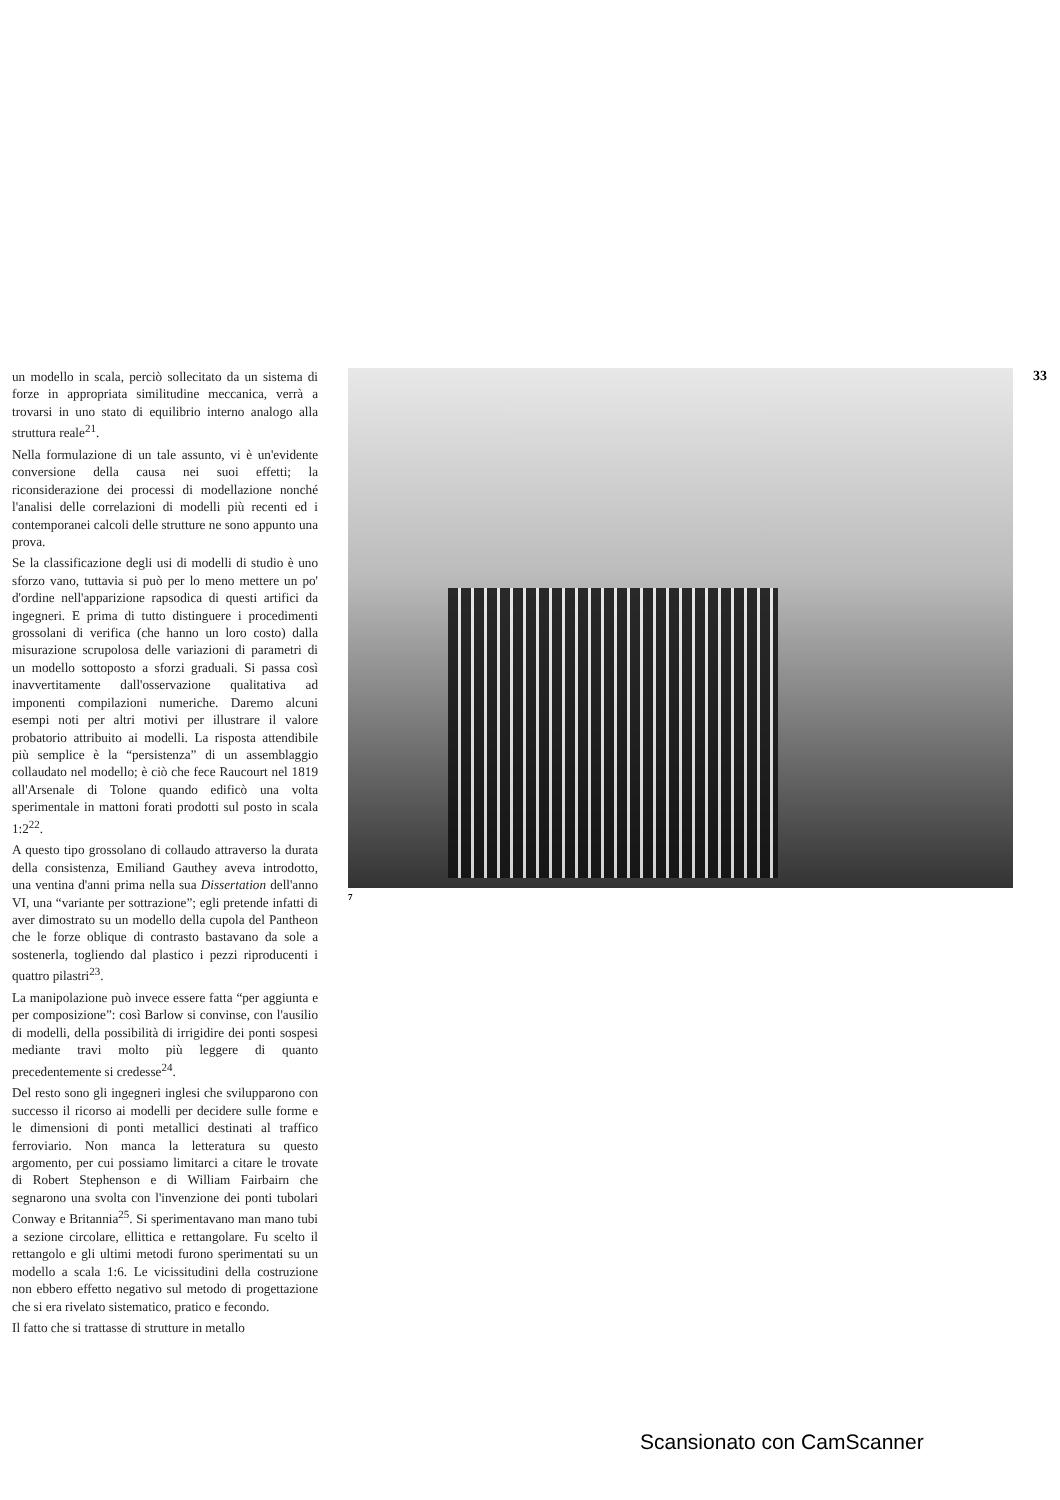un modello in scala, perciò sollecitato da un sistema di forze in appropriata similitudine meccanica, verrà a trovarsi in uno stato di equilibrio interno analogo alla struttura reale<sup>21</sup>.
Nella formulazione di un tale assunto, vi è un'evidente conversione della causa nei suoi effetti; la riconsiderazione dei processi di modellazione nonché l'analisi delle correlazioni di modelli più recenti ed i contemporanei calcoli delle strutture ne sono appunto una prova.
Se la classificazione degli usi di modelli di studio è uno sforzo vano, tuttavia si può per lo meno mettere un po' d'ordine nell'apparizione rapsodica di questi artifici da ingegneri. E prima di tutto distinguere i procedimenti grossolani di verifica (che hanno un loro costo) dalla misurazione scrupolosa delle variazioni di parametri di un modello sottoposto a sforzi graduali. Si passa così inavvertitamente dall'osservazione qualitativa ad imponenti compilazioni numeriche. Daremo alcuni esempi noti per altri motivi per illustrare il valore probatorio attribuito ai modelli. La risposta attendibile più semplice è la “persistenza” di un assemblaggio collaudato nel modello; è ciò che fece Raucourt nel 1819 all'Arsenale di Tolone quando edificò una volta sperimentale in mattoni forati prodotti sul posto in scala 1:2<sup>22</sup>.
A questo tipo grossolano di collaudo attraverso la durata della consistenza, Emiliand Gauthey aveva introdotto, una ventina d'anni prima nella sua Dissertation dell'anno VI, una “variante per sottrazione”; egli pretende infatti di aver dimostrato su un modello della cupola del Pantheon che le forze oblique di contrasto bastavano da sole a sostenerla, togliendo dal plastico i pezzi riproducenti i quattro pilastri<sup>23</sup>.
La manipolazione può invece essere fatta “per aggiunta e per composizione”: così Barlow si convinse, con l'ausilio di modelli, della possibilità di irrigidire dei ponti sospesi mediante travi molto più leggere di quanto precedentemente si credesse<sup>24</sup>.
Del resto sono gli ingegneri inglesi che svilupparono con successo il ricorso ai modelli per decidere sulle forme e le dimensioni di ponti metallici destinati al traffico ferroviario. Non manca la letteratura su questo argomento, per cui possiamo limitarci a citare le trovate di Robert Stephenson e di William Fairbairn che segnarono una svolta con l'invenzione dei ponti tubolari Conway e Britannia<sup>25</sup>. Si sperimentavano man mano tubi a sezione circolare, ellittica e rettangolare. Fu scelto il rettangolo e gli ultimi metodi furono sperimentati su un modello a scala 1:6. Le vicissitudini della costruzione non ebbero effetto negativo sul metodo di progettazione che si era rivelato sistematico, pratico e fecondo.
Il fatto che si trattasse di strutture in metallo
7
33
Scansionato con CamScanner